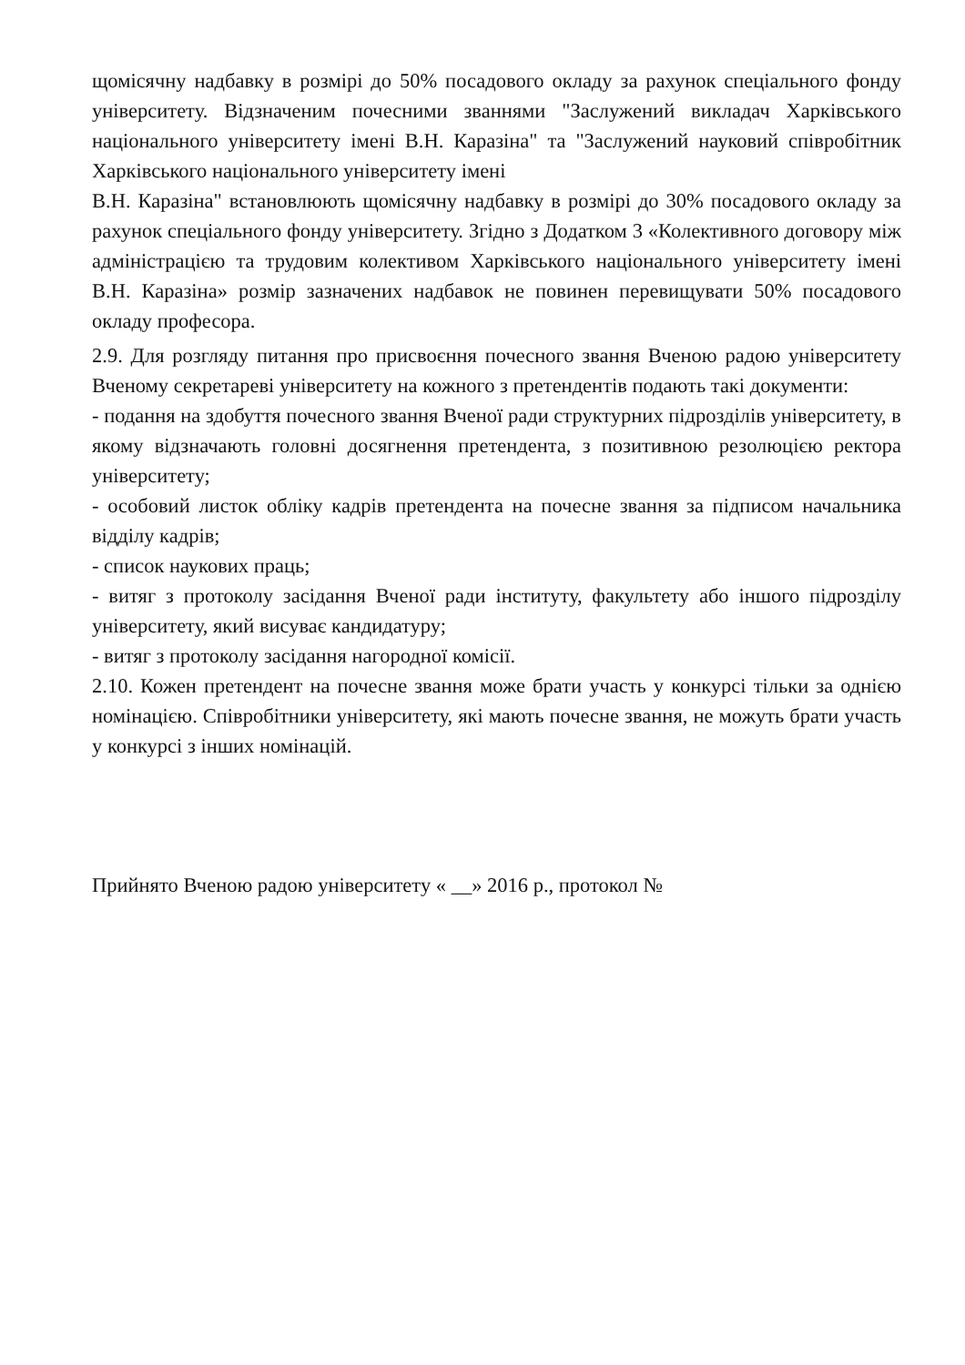щомісячну надбавку в розмірі до 50% посадового окладу за рахунок спеціального фонду університету. Відзначеним почесними званнями "Заслужений викладач Харківського національного університету імені В.Н. Каразіна" та "Заслужений науковий співробітник Харківського національного університету імені
В.Н. Каразіна" встановлюють щомісячну надбавку в розмірі до 30% посадового окладу за рахунок спеціального фонду університету. Згідно з Додатком 3 «Колективного договору між адміністрацією та трудовим колективом Харківського національного університету імені В.Н. Каразіна» розмір зазначених надбавок не повинен перевищувати 50% посадового окладу професора.
2.9. Для розгляду питання про присвоєння почесного звання Вченою радою університету Вченому секретареві університету на кожного з претендентів подають такі документи:
- подання на здобуття почесного звання Вченої ради структурних підрозділів університету, в якому відзначають головні досягнення претендента, з позитивною резолюцією ректора університету;
- особовий листок обліку кадрів претендента на почесне звання за підписом начальника відділу кадрів;
- список наукових праць;
- витяг з протоколу засідання Вченої ради інституту, факультету або іншого підрозділу університету, який висуває кандидатуру;
- витяг з протоколу засідання нагородної комісії.
2.10. Кожен претендент на почесне звання може брати участь у конкурсі тільки за однією номінацією. Співробітники університету, які мають почесне звання, не можуть брати участь у конкурсі з інших номінацій.
Прийнято Вченою радою університету « __» 2016 р., протокол №